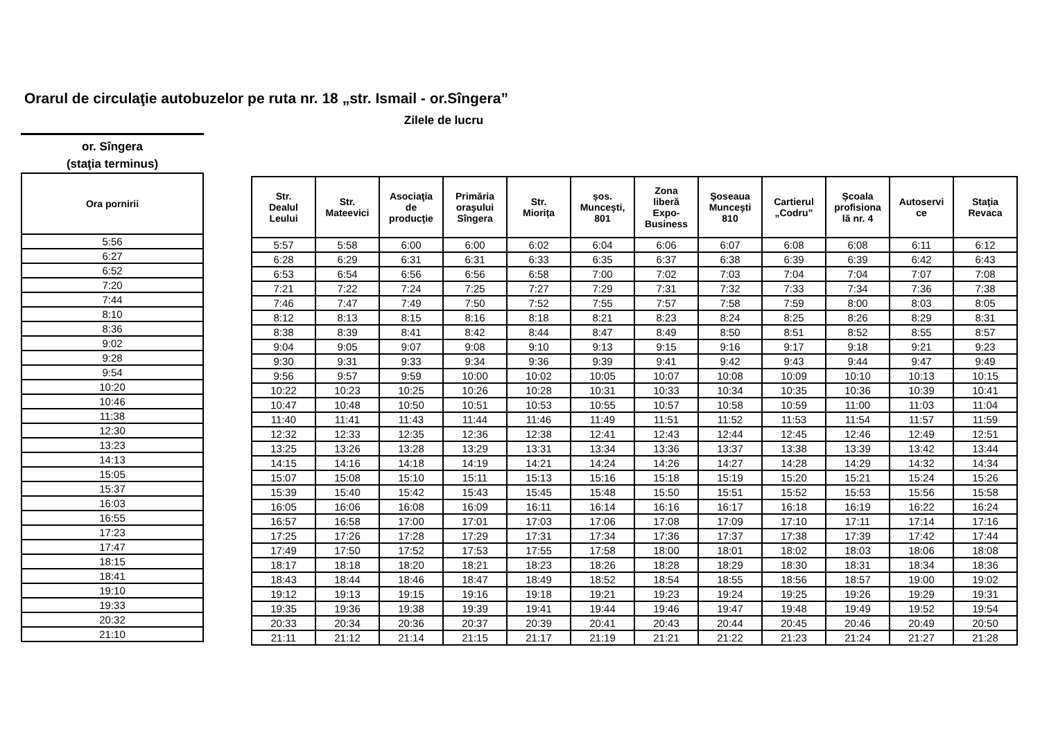Orarul de circulaţie autobuzelor pe ruta nr. 18 „str. Ismail - or.Sîngera”
Zilele de lucru
or. Sîngera
(staţia terminus)
| Ora pornirii |
| --- |
| 5:56 |
| 6:27 |
| 6:52 |
| 7:20 |
| 7:44 |
| 8:10 |
| 8:36 |
| 9:02 |
| 9:28 |
| 9:54 |
| 10:20 |
| 10:46 |
| 11:38 |
| 12:30 |
| 13:23 |
| 14:13 |
| 15:05 |
| 15:37 |
| 16:03 |
| 16:55 |
| 17:23 |
| 17:47 |
| 18:15 |
| 18:41 |
| 19:10 |
| 19:33 |
| 20:32 |
| 21:10 |
| Str. Dealul Leului | Str. Mateevici | Asociaţia de producţie | Primăria oraşului Sîngera | Str. Miorița | șos. Munceşti, 801 | Zona liberă Expo- Business | Şoseaua Munceşti 810 | Cartierul „Codru” | Școala profisiona lă nr. 4 | Autoservi ce | Staţia Revaca |
| --- | --- | --- | --- | --- | --- | --- | --- | --- | --- | --- | --- |
| 5:57 | 5:58 | 6:00 | 6:00 | 6:02 | 6:04 | 6:06 | 6:07 | 6:08 | 6:08 | 6:11 | 6:12 |
| 6:28 | 6:29 | 6:31 | 6:31 | 6:33 | 6:35 | 6:37 | 6:38 | 6:39 | 6:39 | 6:42 | 6:43 |
| 6:53 | 6:54 | 6:56 | 6:56 | 6:58 | 7:00 | 7:02 | 7:03 | 7:04 | 7:04 | 7:07 | 7:08 |
| 7:21 | 7:22 | 7:24 | 7:25 | 7:27 | 7:29 | 7:31 | 7:32 | 7:33 | 7:34 | 7:36 | 7:38 |
| 7:46 | 7:47 | 7:49 | 7:50 | 7:52 | 7:55 | 7:57 | 7:58 | 7:59 | 8:00 | 8:03 | 8:05 |
| 8:12 | 8:13 | 8:15 | 8:16 | 8:18 | 8:21 | 8:23 | 8:24 | 8:25 | 8:26 | 8:29 | 8:31 |
| 8:38 | 8:39 | 8:41 | 8:42 | 8:44 | 8:47 | 8:49 | 8:50 | 8:51 | 8:52 | 8:55 | 8:57 |
| 9:04 | 9:05 | 9:07 | 9:08 | 9:10 | 9:13 | 9:15 | 9:16 | 9:17 | 9:18 | 9:21 | 9:23 |
| 9:30 | 9:31 | 9:33 | 9:34 | 9:36 | 9:39 | 9:41 | 9:42 | 9:43 | 9:44 | 9:47 | 9:49 |
| 9:56 | 9:57 | 9:59 | 10:00 | 10:02 | 10:05 | 10:07 | 10:08 | 10:09 | 10:10 | 10:13 | 10:15 |
| 10:22 | 10:23 | 10:25 | 10:26 | 10:28 | 10:31 | 10:33 | 10:34 | 10:35 | 10:36 | 10:39 | 10:41 |
| 10:47 | 10:48 | 10:50 | 10:51 | 10:53 | 10:55 | 10:57 | 10:58 | 10:59 | 11:00 | 11:03 | 11:04 |
| 11:40 | 11:41 | 11:43 | 11:44 | 11:46 | 11:49 | 11:51 | 11:52 | 11:53 | 11:54 | 11:57 | 11:59 |
| 12:32 | 12:33 | 12:35 | 12:36 | 12:38 | 12:41 | 12:43 | 12:44 | 12:45 | 12:46 | 12:49 | 12:51 |
| 13:25 | 13:26 | 13:28 | 13:29 | 13:31 | 13:34 | 13:36 | 13:37 | 13:38 | 13:39 | 13:42 | 13:44 |
| 14:15 | 14:16 | 14:18 | 14:19 | 14:21 | 14:24 | 14:26 | 14:27 | 14:28 | 14:29 | 14:32 | 14:34 |
| 15:07 | 15:08 | 15:10 | 15:11 | 15:13 | 15:16 | 15:18 | 15:19 | 15:20 | 15:21 | 15:24 | 15:26 |
| 15:39 | 15:40 | 15:42 | 15:43 | 15:45 | 15:48 | 15:50 | 15:51 | 15:52 | 15:53 | 15:56 | 15:58 |
| 16:05 | 16:06 | 16:08 | 16:09 | 16:11 | 16:14 | 16:16 | 16:17 | 16:18 | 16:19 | 16:22 | 16:24 |
| 16:57 | 16:58 | 17:00 | 17:01 | 17:03 | 17:06 | 17:08 | 17:09 | 17:10 | 17:11 | 17:14 | 17:16 |
| 17:25 | 17:26 | 17:28 | 17:29 | 17:31 | 17:34 | 17:36 | 17:37 | 17:38 | 17:39 | 17:42 | 17:44 |
| 17:49 | 17:50 | 17:52 | 17:53 | 17:55 | 17:58 | 18:00 | 18:01 | 18:02 | 18:03 | 18:06 | 18:08 |
| 18:17 | 18:18 | 18:20 | 18:21 | 18:23 | 18:26 | 18:28 | 18:29 | 18:30 | 18:31 | 18:34 | 18:36 |
| 18:43 | 18:44 | 18:46 | 18:47 | 18:49 | 18:52 | 18:54 | 18:55 | 18:56 | 18:57 | 19:00 | 19:02 |
| 19:12 | 19:13 | 19:15 | 19:16 | 19:18 | 19:21 | 19:23 | 19:24 | 19:25 | 19:26 | 19:29 | 19:31 |
| 19:35 | 19:36 | 19:38 | 19:39 | 19:41 | 19:44 | 19:46 | 19:47 | 19:48 | 19:49 | 19:52 | 19:54 |
| 20:33 | 20:34 | 20:36 | 20:37 | 20:39 | 20:41 | 20:43 | 20:44 | 20:45 | 20:46 | 20:49 | 20:50 |
| 21:11 | 21:12 | 21:14 | 21:15 | 21:17 | 21:19 | 21:21 | 21:22 | 21:23 | 21:24 | 21:27 | 21:28 |